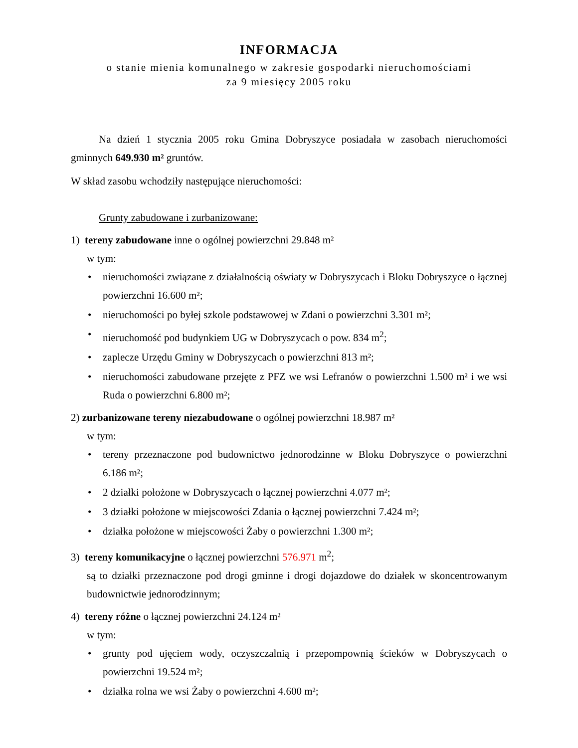INFORMACJA
o stanie mienia komunalnego w zakresie gospodarki nieruchomościami
za 9 miesięcy 2005 roku
Na dzień 1 stycznia 2005 roku Gmina Dobryszyce posiadała w zasobach nieruchomości gminnych 649.930 m² gruntów.
W skład zasobu wchodziły następujące nieruchomości:
Grunty zabudowane i zurbanizowane:
1) tereny zabudowane inne o ogólnej powierzchni 29.848 m²
w tym:
• nieruchomości związane z działalnością oświaty w Dobryszycach i Bloku Dobryszyce o łącznej powierzchni 16.600 m²;
• nieruchomości po byłej szkole podstawowej w Zdani o powierzchni 3.301 m²;
• nieruchomość pod budynkiem UG w Dobryszycach o pow. 834 m<sup>2</sup>;
• zaplecze Urzędu Gminy w Dobryszycach o powierzchni 813 m²;
• nieruchomości zabudowane przejęte z PFZ we wsi Lefranów o powierzchni 1.500 m² i we wsi Ruda o powierzchni 6.800 m²;
2) zurbanizowane tereny niezabudowane o ogólnej powierzchni 18.987 m²
w tym:
• tereny przeznaczone pod budownictwo jednorodzinne w Bloku Dobryszyce o powierzchni 6.186 m²;
• 2 działki położone w Dobryszycach o łącznej powierzchni 4.077 m²;
• 3 działki położone w miejscowości Zdania o łącznej powierzchni 7.424 m²;
• działka położone w miejscowości Żaby o powierzchni 1.300 m²;
3) tereny komunikacyjne o łącznej powierzchni 576.971 m<sup>2</sup>;
są to działki przeznaczone pod drogi gminne i drogi dojazdowe do działek w skoncentrowanym budownictwie jednorodzinnym;
4) tereny różne o łącznej powierzchni 24.124 m²
w tym:
• grunty pod ujęciem wody, oczyszczalnią i przepompownią ścieków w Dobryszycach o powierzchni 19.524 m²;
• działka rolna we wsi Żaby o powierzchni 4.600 m²;